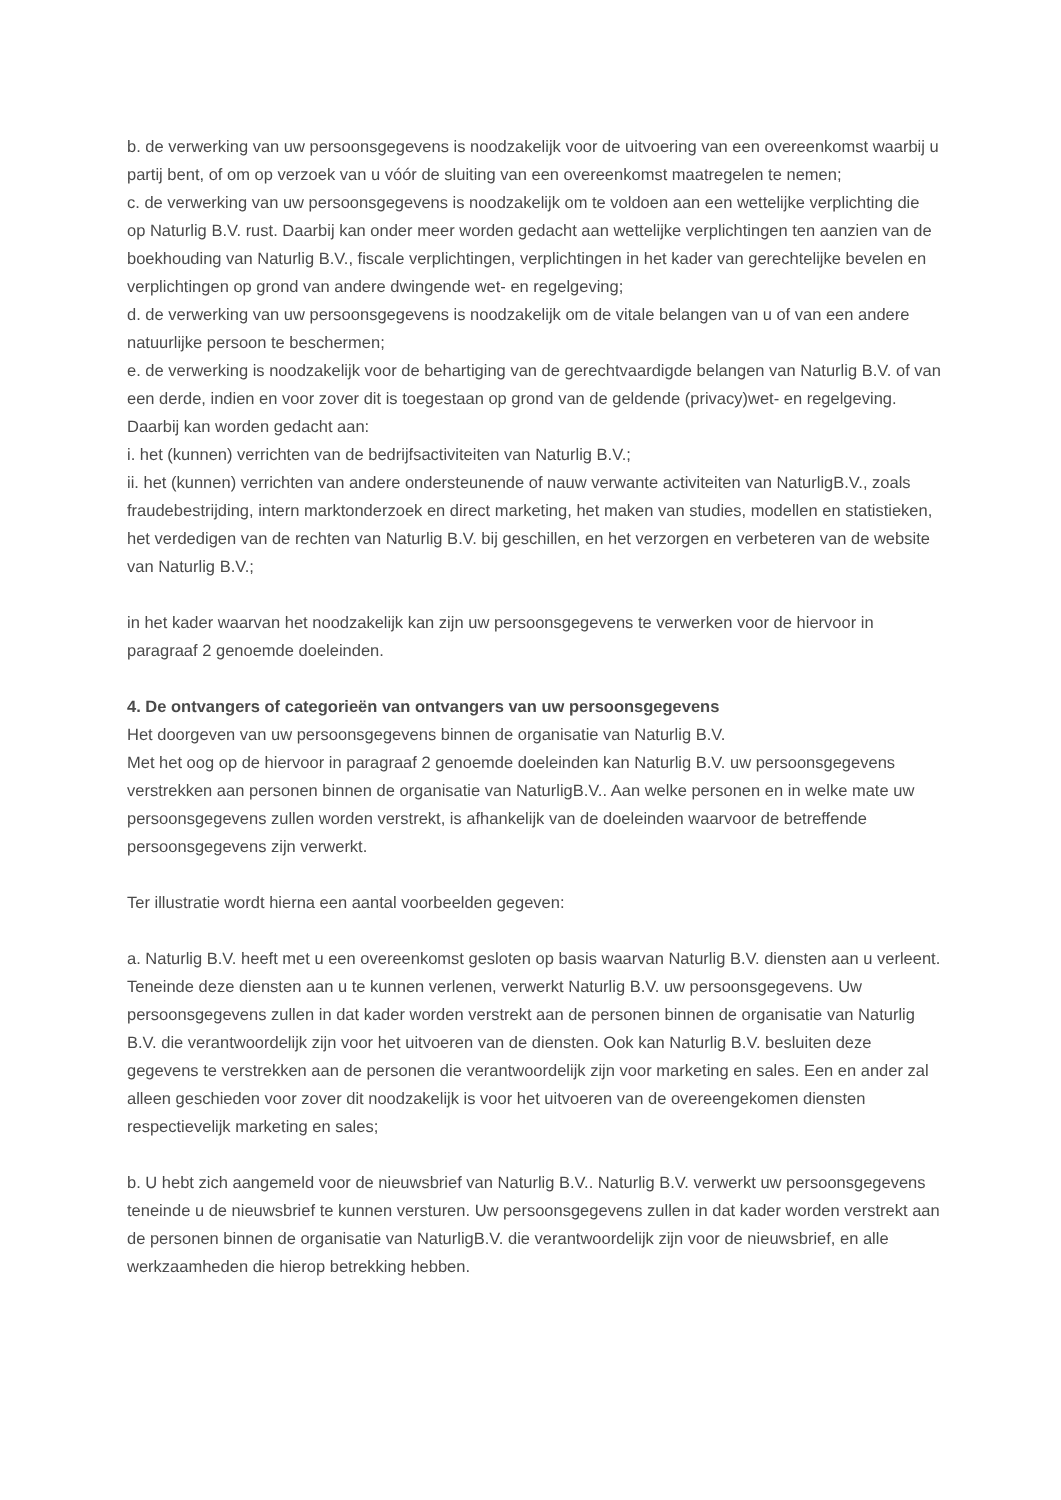b. de verwerking van uw persoonsgegevens is noodzakelijk voor de uitvoering van een overeenkomst waarbij u partij bent, of om op verzoek van u vóór de sluiting van een overeenkomst maatregelen te nemen;
c. de verwerking van uw persoonsgegevens is noodzakelijk om te voldoen aan een wettelijke verplichting die op Naturlig B.V. rust. Daarbij kan onder meer worden gedacht aan wettelijke verplichtingen ten aanzien van de boekhouding van Naturlig B.V., fiscale verplichtingen, verplichtingen in het kader van gerechtelijke bevelen en verplichtingen op grond van andere dwingende wet- en regelgeving;
d. de verwerking van uw persoonsgegevens is noodzakelijk om de vitale belangen van u of van een andere natuurlijke persoon te beschermen;
e. de verwerking is noodzakelijk voor de behartiging van de gerechtvaardigde belangen van Naturlig B.V. of van een derde, indien en voor zover dit is toegestaan op grond van de geldende (privacy)wet- en regelgeving. Daarbij kan worden gedacht aan:
i. het (kunnen) verrichten van de bedrijfsactiviteiten van Naturlig B.V.;
ii. het (kunnen) verrichten van andere ondersteunende of nauw verwante activiteiten van NaturligB.V., zoals fraudebestrijding, intern marktonderzoek en direct marketing, het maken van studies, modellen en statistieken, het verdedigen van de rechten van Naturlig B.V. bij geschillen, en het verzorgen en verbeteren van de website van Naturlig B.V.;
in het kader waarvan het noodzakelijk kan zijn uw persoonsgegevens te verwerken voor de hiervoor in paragraaf 2 genoemde doeleinden.
4. De ontvangers of categorieën van ontvangers van uw persoonsgegevens
Het doorgeven van uw persoonsgegevens binnen de organisatie van Naturlig B.V.
Met het oog op de hiervoor in paragraaf 2 genoemde doeleinden kan Naturlig B.V. uw persoonsgegevens verstrekken aan personen binnen de organisatie van NaturligB.V.. Aan welke personen en in welke mate uw persoonsgegevens zullen worden verstrekt, is afhankelijk van de doeleinden waarvoor de betreffende persoonsgegevens zijn verwerkt.
Ter illustratie wordt hierna een aantal voorbeelden gegeven:
a. Naturlig B.V. heeft met u een overeenkomst gesloten op basis waarvan Naturlig B.V. diensten aan u verleent. Teneinde deze diensten aan u te kunnen verlenen, verwerkt Naturlig B.V. uw persoonsgegevens. Uw persoonsgegevens zullen in dat kader worden verstrekt aan de personen binnen de organisatie van Naturlig B.V. die verantwoordelijk zijn voor het uitvoeren van de diensten. Ook kan Naturlig B.V. besluiten deze gegevens te verstrekken aan de personen die verantwoordelijk zijn voor marketing en sales. Een en ander zal alleen geschieden voor zover dit noodzakelijk is voor het uitvoeren van de overeengekomen diensten respectievelijk marketing en sales;
b. U hebt zich aangemeld voor de nieuwsbrief van Naturlig B.V.. Naturlig B.V. verwerkt uw persoonsgegevens teneinde u de nieuwsbrief te kunnen versturen. Uw persoonsgegevens zullen in dat kader worden verstrekt aan de personen binnen de organisatie van NaturligB.V. die verantwoordelijk zijn voor de nieuwsbrief, en alle werkzaamheden die hierop betrekking hebben.